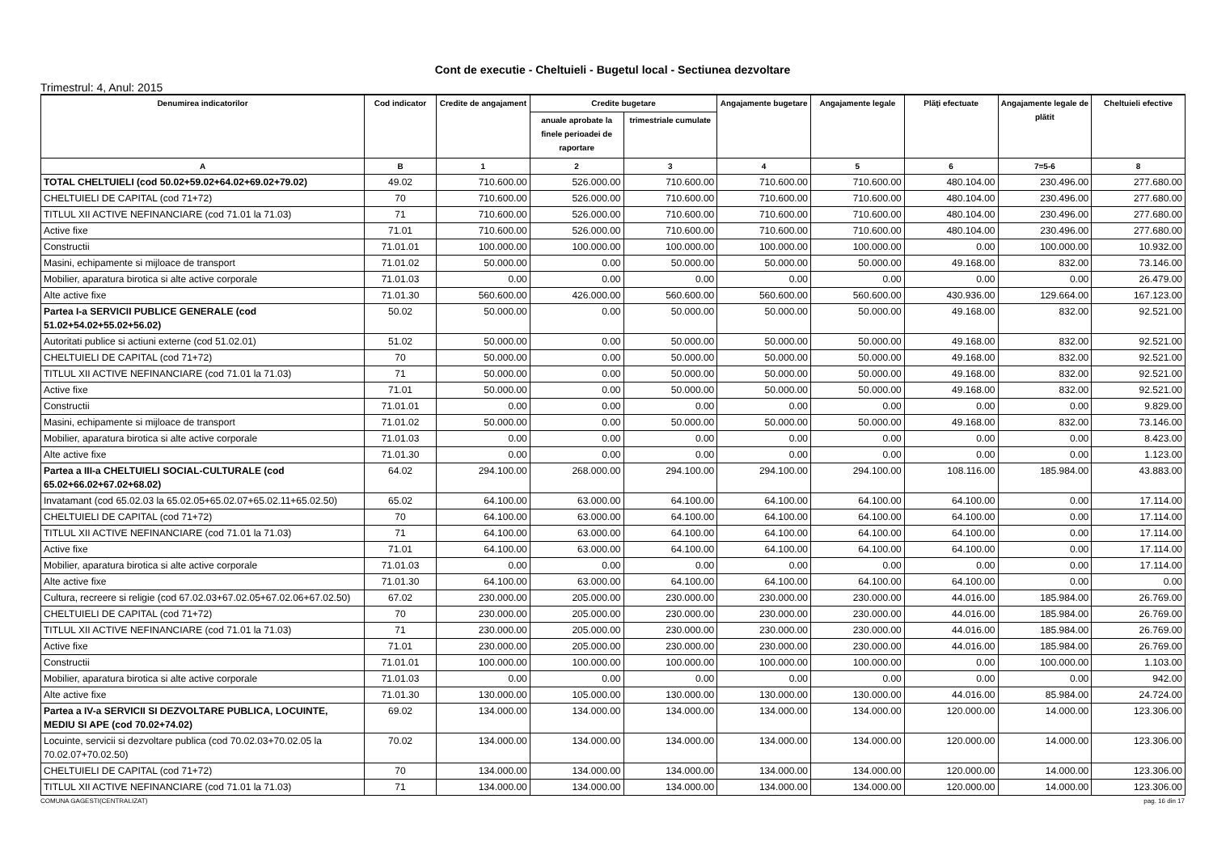Cont de executie - Cheltuieli - Bugetul local - Sectiunea dezvoltare
Trimestrul: 4, Anul: 2015
| Denumirea indicatorilor | Cod indicator | Credite de angajament | Credite bugetare | | Angajamente bugetare | Angajamente legale | Plăţi efectuate | Angajamente legale de plătit | Cheltuieli efective |
| --- | --- | --- | --- | --- | --- | --- | --- | --- | --- |
| | | | anuale aprobate la finele perioadei de raportare | trimestriale cumulate | | | | | |
| A | B | 1 | 2 | 3 | 4 | 5 | 6 | 7=5-6 | 8 |
| TOTAL CHELTUIELI (cod 50.02+59.02+64.02+69.02+79.02) | 49.02 | 710.600.00 | 526.000.00 | 710.600.00 | 710.600.00 | 710.600.00 | 480.104.00 | 230.496.00 | 277.680.00 |
| CHELTUIELI DE CAPITAL (cod 71+72) | 70 | 710.600.00 | 526.000.00 | 710.600.00 | 710.600.00 | 710.600.00 | 480.104.00 | 230.496.00 | 277.680.00 |
| TITLUL XII ACTIVE NEFINANCIARE (cod 71.01 la 71.03) | 71 | 710.600.00 | 526.000.00 | 710.600.00 | 710.600.00 | 710.600.00 | 480.104.00 | 230.496.00 | 277.680.00 |
| Active fixe | 71.01 | 710.600.00 | 526.000.00 | 710.600.00 | 710.600.00 | 710.600.00 | 480.104.00 | 230.496.00 | 277.680.00 |
| Constructii | 71.01.01 | 100.000.00 | 100.000.00 | 100.000.00 | 100.000.00 | 100.000.00 | 0.00 | 100.000.00 | 10.932.00 |
| Masini, echipamente si mijloace de transport | 71.01.02 | 50.000.00 | 0.00 | 50.000.00 | 50.000.00 | 50.000.00 | 49.168.00 | 832.00 | 73.146.00 |
| Mobilier, aparatura birotica si alte active corporale | 71.01.03 | 0.00 | 0.00 | 0.00 | 0.00 | 0.00 | 0.00 | 0.00 | 26.479.00 |
| Alte active fixe | 71.01.30 | 560.600.00 | 426.000.00 | 560.600.00 | 560.600.00 | 560.600.00 | 430.936.00 | 129.664.00 | 167.123.00 |
| Partea I-a SERVICII PUBLICE GENERALE (cod 51.02+54.02+55.02+56.02) | 50.02 | 50.000.00 | 0.00 | 50.000.00 | 50.000.00 | 50.000.00 | 49.168.00 | 832.00 | 92.521.00 |
| Autoritati publice si actiuni externe (cod 51.02.01) | 51.02 | 50.000.00 | 0.00 | 50.000.00 | 50.000.00 | 50.000.00 | 49.168.00 | 832.00 | 92.521.00 |
| CHELTUIELI DE CAPITAL (cod 71+72) | 70 | 50.000.00 | 0.00 | 50.000.00 | 50.000.00 | 50.000.00 | 49.168.00 | 832.00 | 92.521.00 |
| TITLUL XII ACTIVE NEFINANCIARE (cod 71.01 la 71.03) | 71 | 50.000.00 | 0.00 | 50.000.00 | 50.000.00 | 50.000.00 | 49.168.00 | 832.00 | 92.521.00 |
| Active fixe | 71.01 | 50.000.00 | 0.00 | 50.000.00 | 50.000.00 | 50.000.00 | 49.168.00 | 832.00 | 92.521.00 |
| Constructii | 71.01.01 | 0.00 | 0.00 | 0.00 | 0.00 | 0.00 | 0.00 | 0.00 | 9.829.00 |
| Masini, echipamente si mijloace de transport | 71.01.02 | 50.000.00 | 0.00 | 50.000.00 | 50.000.00 | 50.000.00 | 49.168.00 | 832.00 | 73.146.00 |
| Mobilier, aparatura birotica si alte active corporale | 71.01.03 | 0.00 | 0.00 | 0.00 | 0.00 | 0.00 | 0.00 | 0.00 | 8.423.00 |
| Alte active fixe | 71.01.30 | 0.00 | 0.00 | 0.00 | 0.00 | 0.00 | 0.00 | 0.00 | 1.123.00 |
| Partea a III-a CHELTUIELI SOCIAL-CULTURALE (cod 65.02+66.02+67.02+68.02) | 64.02 | 294.100.00 | 268.000.00 | 294.100.00 | 294.100.00 | 294.100.00 | 108.116.00 | 185.984.00 | 43.883.00 |
| Invatamant (cod 65.02.03 la 65.02.05+65.02.07+65.02.11+65.02.50) | 65.02 | 64.100.00 | 63.000.00 | 64.100.00 | 64.100.00 | 64.100.00 | 64.100.00 | 0.00 | 17.114.00 |
| CHELTUIELI DE CAPITAL (cod 71+72) | 70 | 64.100.00 | 63.000.00 | 64.100.00 | 64.100.00 | 64.100.00 | 64.100.00 | 0.00 | 17.114.00 |
| TITLUL XII ACTIVE NEFINANCIARE (cod 71.01 la 71.03) | 71 | 64.100.00 | 63.000.00 | 64.100.00 | 64.100.00 | 64.100.00 | 64.100.00 | 0.00 | 17.114.00 |
| Active fixe | 71.01 | 64.100.00 | 63.000.00 | 64.100.00 | 64.100.00 | 64.100.00 | 64.100.00 | 0.00 | 17.114.00 |
| Mobilier, aparatura birotica si alte active corporale | 71.01.03 | 0.00 | 0.00 | 0.00 | 0.00 | 0.00 | 0.00 | 0.00 | 17.114.00 |
| Alte active fixe | 71.01.30 | 64.100.00 | 63.000.00 | 64.100.00 | 64.100.00 | 64.100.00 | 64.100.00 | 0.00 | 0.00 |
| Cultura, recreere si religie (cod 67.02.03+67.02.05+67.02.06+67.02.50) | 67.02 | 230.000.00 | 205.000.00 | 230.000.00 | 230.000.00 | 230.000.00 | 44.016.00 | 185.984.00 | 26.769.00 |
| CHELTUIELI DE CAPITAL (cod 71+72) | 70 | 230.000.00 | 205.000.00 | 230.000.00 | 230.000.00 | 230.000.00 | 44.016.00 | 185.984.00 | 26.769.00 |
| TITLUL XII ACTIVE NEFINANCIARE (cod 71.01 la 71.03) | 71 | 230.000.00 | 205.000.00 | 230.000.00 | 230.000.00 | 230.000.00 | 44.016.00 | 185.984.00 | 26.769.00 |
| Active fixe | 71.01 | 230.000.00 | 205.000.00 | 230.000.00 | 230.000.00 | 230.000.00 | 44.016.00 | 185.984.00 | 26.769.00 |
| Constructii | 71.01.01 | 100.000.00 | 100.000.00 | 100.000.00 | 100.000.00 | 100.000.00 | 0.00 | 100.000.00 | 1.103.00 |
| Mobilier, aparatura birotica si alte active corporale | 71.01.03 | 0.00 | 0.00 | 0.00 | 0.00 | 0.00 | 0.00 | 0.00 | 942.00 |
| Alte active fixe | 71.01.30 | 130.000.00 | 105.000.00 | 130.000.00 | 130.000.00 | 130.000.00 | 44.016.00 | 85.984.00 | 24.724.00 |
| Partea a IV-a SERVICII SI DEZVOLTARE PUBLICA, LOCUINTE, MEDIU SI APE (cod 70.02+74.02) | 69.02 | 134.000.00 | 134.000.00 | 134.000.00 | 134.000.00 | 134.000.00 | 120.000.00 | 14.000.00 | 123.306.00 |
| Locuinte, servicii si dezvoltare publica (cod 70.02.03+70.02.05 la 70.02.07+70.02.50) | 70.02 | 134.000.00 | 134.000.00 | 134.000.00 | 134.000.00 | 134.000.00 | 120.000.00 | 14.000.00 | 123.306.00 |
| CHELTUIELI DE CAPITAL (cod 71+72) | 70 | 134.000.00 | 134.000.00 | 134.000.00 | 134.000.00 | 134.000.00 | 120.000.00 | 14.000.00 | 123.306.00 |
| TITLUL XII ACTIVE NEFINANCIARE (cod 71.01 la 71.03) | 71 | 134.000.00 | 134.000.00 | 134.000.00 | 134.000.00 | 134.000.00 | 120.000.00 | 14.000.00 | 123.306.00 |
COMUNA GAGESTI(CENTRALIZAT) pag. 16 din 17